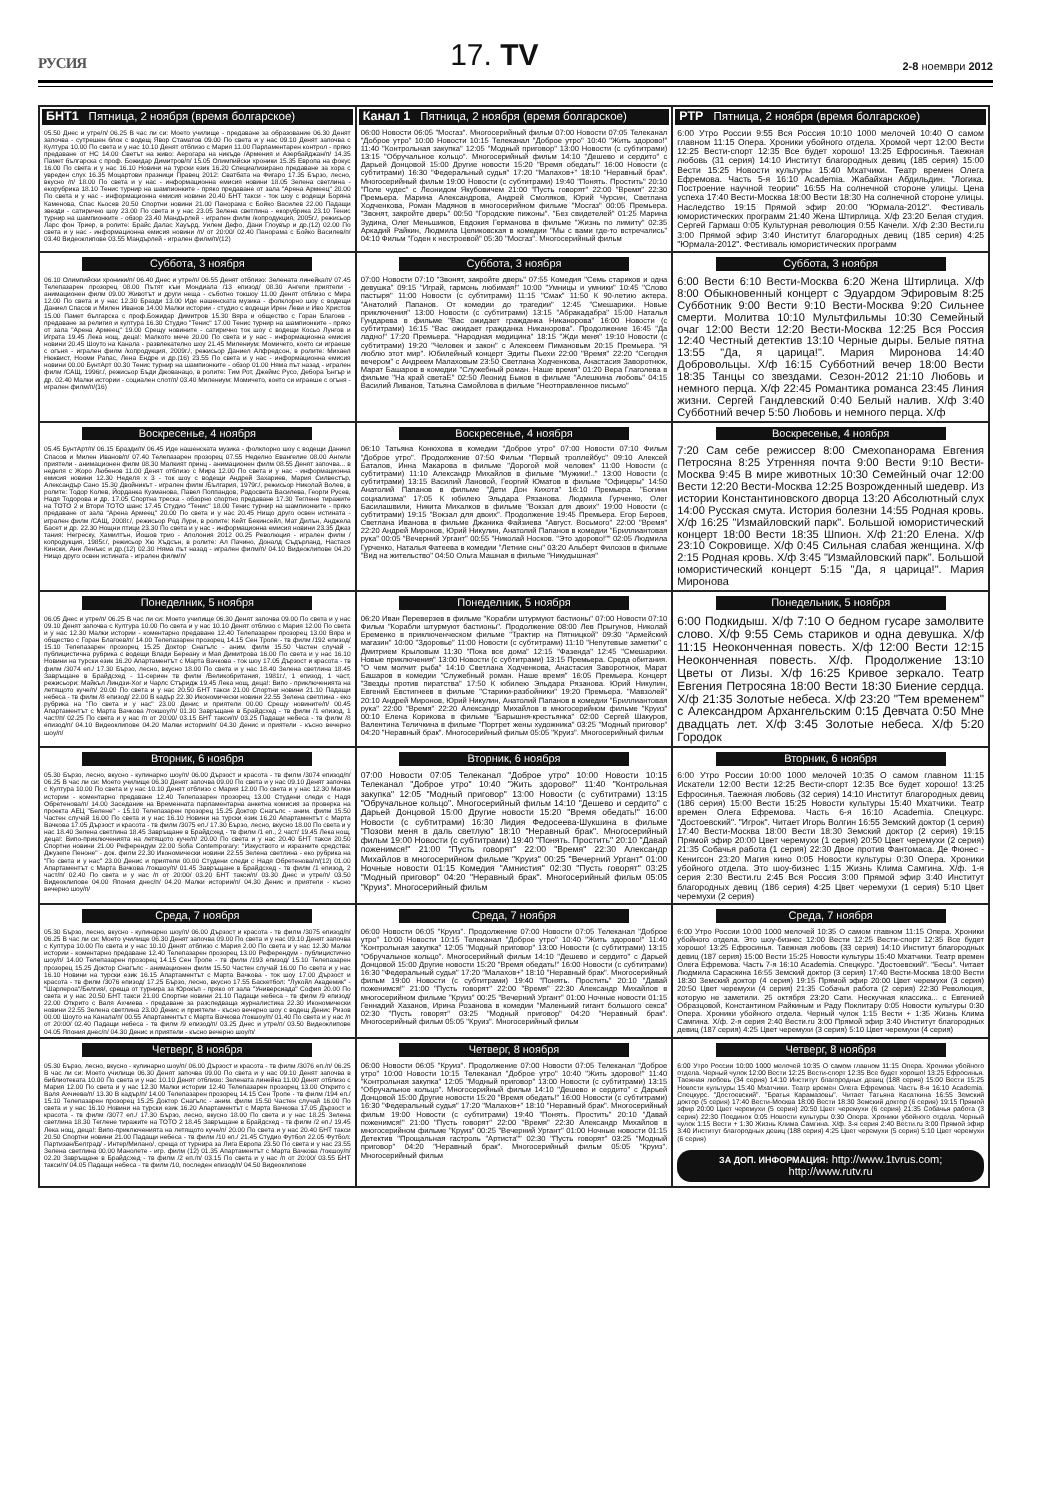РУСИЯ 17. TV 2-8 ноември 2012
| БНТ1 Пятница, 2 ноября (время болгарское) 05.50 Днес и утре/п/ 06.25 В час ли си: Моето училище - предаване за образование 06.30 Денят започва - сутрешен блок с водещ Явор Стаматов 09.00 По света и у нас 09.10 Денят започва с Култура 10.00 По света и у нас 10.10 Денят отблизо с Мария 11.00 Парламентарен контрол - пряко предаване от НС 14.00 Светът на живо: Аерогара на никъде /Армения и Азербайджан/п/ 14.35 Памет българска с проф. Божидар Димитров/п/ 15.05 Олимпийски хроники 15.35 Европа на фокус 16.00 По света и у нас 16.10 Новини на турски език 16.20 Специализирано предаване за хора с увреден слух 16.35 Моцартови празници Правец 2012: Сватбата на Фигаро 17.35 Бързо, лесно, вкусно /п/ 18.00 По света и у нас - информационна емисия новини 18.05 Зелена светлина - екорубрика 18.10 Тенис турнир на шампионките - пряко предаване от зала "Арена Армеец" 20.00 По света и у нас - информационна емисия новини 20.40 БНТ такси - ток шоу с водещи Боряна Каменова, Спас Кьосев 20.50 Спортни новини 21.00 Панорама с Бойко Василев 22.00 Падащи звезди - сатирично шоу 23.00 По света и у нас 23.05 Зелена светлина - екорубрика 23.10 Тенис турнир на шампионките - обзор 23.40 Мандърлей - игрален филм /копродукция, 2005г./, режисьор Ларс фон Триер, в ролите: Брайс Далас Хауърд, Уилем Дефо, Дани Глоувър и др.(12) 02.00 По света и у нас - информационна емисия новини /п/ от 20:00/ 02.40 Панорама с Бойко Василев/п/ 03.40 Видеоклипове 03.55 Мандърлей - игрален филм/п/(12) | Канал 1 Пятница, 2 ноября (время болгарское) 06:00 Новости 06:05 "Мосгаз". Многосерийный фильм 07:00 Новости 07:05 Телеканал "Доброе утро" 10:00 Новости 10:15 Телеканал "Доброе утро" 10:40 "Жить здорово!" 11:40 "Контрольная закупка" 12:05 "Модный приговор" 13:00 Новости (с субтитрами) 13:15 "Обручальное кольцо". Многосерийный фильм 14:10 "Дешево и сердито" с Дарьей Донцовой 15:00 Другие новости 15:20 "Время обедать!" 16:00 Новости (с субтитрами) 16:30 "Федеральный судья" 17:20 "Малахов+" 18:10 "Неравный брак". Многосерийный фильм 19:00 Новости (с субтитрами) 19:40 "Понять. Простить" 20:10 "Поле чудес" с Леонидом Якубовичем 21:00 "Пусть говорят" 22:00 "Время" 22:30 Премьера. Марина Александрова, Андрей Смоляков, Юрий Чурсин, Светлана Ходченкова, Роман Мадянов в многосерийном фильме "Мосгаз" 00:05 Премьера. "Звонят, закройте дверь" 00:50 "Городские пижоны". "Без свидетелей" 01:25 Марина Зудина, Олег Меньшиков, Евдокия Германова в фильме "Жизнь по лимиту" 02:35 Аркадий Райкин, Людмила Целиковская в комедии "Мы с вами где-то встречались" 04:10 Фильм "Годен к нестроевой" 05:30 "Мосгаз". Многосерийный фильм | РТР Пятница, 2 ноября (время болгарское) 6:00 Утро России 9:55 Вся Россия 10:10 1000 мелочей 10:40 О самом главном 11:15 Опера. Хроники убойного отдела. Хромой черт 12:00 Вести 12:25 Вести-спорт 12:35 Все будет хорошо! 13:25 Ефросинья. Таежная любовь (31 серия) 14:10 Институт благородных девиц (185 серия) 15:00 Вести 15:25 Новости культуры 15:40 Мхатчики. Театр времен Олега Ефремова. Часть 5-я 16:10 Academia. Жабайхан Абдильдин. "Логика. Построение научной теории" 16:55 На солнечной стороне улицы. Цена успеха 17:40 Вести-Москва 18:00 Вести 18:30 На солнечной стороне улицы. Наследство 19:15 Прямой эфир 20:00 "Юрмала-2012". Фестиваль юмористических программ 21:40 Жена Штирлица. Х/ф 23:20 Белая студия. Сергей Гармаш 0:05 Культурная революция 0:55 Качели. Х/ф 2:30 Вести.ru 3:00 Прямой эфир 3:40 Институт благородных девиц (185 серия) 4:25 "Юрмала-2012". Фестиваль юмористических программ |
| Суббота, 3 ноября 06.10 Олимпийски хроники/п/ 06.40 Днес и утре/п/ 06.55 Денят отблизо: Зелената линейка/п/ 07.45 Телепазарен прозорец 08.00 Пътят към Мондиала /13 епизод/ 08.30 Ангели приятели - анимационен филм 09.00 Животът и други неща - съботно токшоу 11.00 Денят отблизо с Мира 12.00 По света и у нас 12.30 Бразди 13.00 Иде нашенската музика - фолклорно шоу с водещи Даниел Спасов и Милен Иванов 14.00 Малки истории - студио с водещи Ирен Леви и Иво Христов 15.00 Памет българска с проф.Божидар Димитров 15.30 Вяра и общество с Горан Благоев - предаване за религия и култура 16.30 Студио "Тенис" 17.00 Тенис турнир на шампионките - пряко от зала "Арена Армеец" 19.00 Срещу новините - сатирично ток шоу с водещи Косьо Лунгов и Играта 19.45 Лека нощ, деца!: Малкото мече 20.00 По света и у нас - информационна емисия новини 20.45 Шоуто на Канала - развлекателно шоу 21.45 Милениум: Момичето, което си играеше с огъня - игрален филм /копродукция, 2009г./, режисьор Даниел Алфредсон, в ролите: Михаел Нюквист, Нооми Рапас, Лена Ендре и др.(16) 23.55 По света и у нас - информационна емисия новини 00.00 БунтАрт 00.30 Тенис турнир на шампионките - обзор 01.00 Няма път назад - игрален филм /САЩ, 1996г./, режисьор Бъди Джованацо, в ролите: Тим Рот, Джеймс Русо, Дебора Ънгър и др. 02.40 Малки истории - социален слот/п/ 03.40 Милениум: Момичето, което си играеше с огъня - игрален филм/п/(16) | Суббота, 3 ноября 07:00 Новости 07:10 "Звонят, закройте дверь" 07:55 Комедия "Семь стариков и одна девушка" 09:15 "Играй, гармонь любимая!" 10:00 "Умницы и умники" 10:45 "Слово пастыря" 11:00 Новости (с субтитрами) 11:15 "Смак" 11:50 К 90-летию актера. "Анатолий Папанов. От комедии до трагедии" 12:45 "Смешарики. Новые приключения" 13:00 Новости (с субтитрами) 13:15 "Абракадабра" 15:00 Наталья Гундарева в фильме "Вас ожидает гражданка Никанорова" 16:00 Новости (с субтитрами) 16:15 "Вас ожидает гражданка Никанорова". Продолжение 16:45 "Да ладно!" 17:20 Премьера. "Народная медицина" 18:15 "Жди меня" 19:10 Новости (с субтитрами) 19:20 "Человек и закон" с Алексеем Пимановым 20:15 Премьера. "Я люблю этот мир". Юбилейный концерт Эдиты Пьехи 22:00 "Время" 22:20 "Сегодня вечером" с Андреем Малаховым 23:50 Светлана Ходченкова, Анастасия Заворотнюк, Марат Башаров в комедии "Служебный роман. Наше время" 01:20 Вера Глаголева в фильме "На край светаЕ" 02:50 Леонид Быков в фильме "Алешкина любовь" 04:15 Василий Ливанов, Татьяна Самойлова в фильме "Неотправленное письмо" | Суббота, 3 ноября 6:00 Вести 6:10 Вести-Москва 6:20 Жена Штирлица. Х/ф 8:00 Обыкновенный концерт с Эдуардом Эфировым 8:25 Субботник 9:00 Вести 9:10 Вести-Москва 9:20 Сильнее смерти. Молитва 10:10 Мультфильмы 10:30 Семейный очаг 12:00 Вести 12:20 Вести-Москва 12:25 Вся Россия 12:40 Честный детектив 13:10 Черные дыры. Белые пятна 13:55 "Да, я царица!". Мария Миронова 14:40 Добровольцы. Х/ф 16:15 Субботний вечер 18:00 Вести 18:35 Танцы со звездами. Сезон-2012 21:10 Любовь и немного перца. Х/ф 22:45 Романтика романса 23:45 Линия жизни. Сергей Гандлевский 0:40 Белый налив. Х/ф 3:40 Субботний вечер 5:50 Любовь и немного перца. Х/ф |
| Воскресенье, 4 ноября 05.45 БунтАрт/п/ 06.15 Бразди/п/ 06.45 Иде нашенската музика - фолклорно шоу с водещи Даниел Спасов и Милен Иванов/п/ 07.40 Телепазарен прозорец 07.55 Неделно Евангелие 08.00 Ангели приятели - анимационен филм 08.30 Малкият принц - анимационен филм 08.55 Денят започва... в неделя с Жоро Любенов 11.00 Денят отблизо с Мира 12.00 По света и у нас - информационна емисия новини 12.30 Неделя х 3 - ток шоу с водещи Андрей Захариев, Мария Силвестър, Александър Сано 15.30 Двойникът - игрален филм /България, 1979г./, режисьор Николай Волев, в ролите: Тодор Колев, Йорданка Кузманова, Павел Поппандов, Радосвета Василева, Георги Русев, Надя Тодорова и др. 17.05 Спортна треска - обзорно спортно предаване 17.30 Теглене тиражите на ТОТО 2 и Втори ТОТО шанс 17.45 Студио "Тенис" 18.00 Тенис турнир на шампионките - пряко предаване от зала "Арена Армеец" 20.00 По света и у нас 20.45 Нищо друго освен истината - игрален филм /САЩ, 2008г./, режисьор Род Лури, в ролите: Кейт Бекинсейл, Мат Дилън, Анджела Басет и др. 22.30 Нощни птици 23.30 По света и у нас - информационна емисия новини 23.35 Джаз тания: Негреску, Хамилтън, Йошов трио - Аполония 2012 00.25 Революция - игрален филм /копродукция, 1985г./, режисьор Хю Хъдсън, в ролите: Ал Пачино, Доналд Съдърланд, Настася Кински, Ани Ленъкс и др.(12) 02.30 Няма път назад - игрален филм/п/ 04.10 Видеоклипове 04.20 Нищо друго освен истината - игрален филм/п/ | Воскресенье, 4 ноября 06:10 Татьяна Конюхова в комедии "Доброе утро" 07:00 Новости 07:10 Фильм "Доброе утро". Продолжение 07:50 Фильм "Первый троллейбус" 09:10 Алексей Баталов, Инна Макарова в фильме "Дорогой мой человек" 11:00 Новости (с субтитрами) 11:10 Александр Михайлов в фильме "Мужики!.." 13:00 Новости (с субтитрами) 13:15 Василий Лановой, Георгий Юматов в фильме "Офицеры" 14:50 Анатолий Папанов в фильме "Дети Дон Кихота" 16:10 Премьера. "Богини социализма" 17:05 К юбилею Эльдара Рязанова. Людмила Гурченко, Олег Басилашвили, Никита Михалков в фильме "Вокзал для двоих" 19:00 Новости (с субтитрами) 19:15 "Вокзал для двоих". Продолжение 19:45 Премьера. Егор Бероев, Светлана Иванова в фильме Джаника Файзиева "Август. Восьмого" 22:00 "Время" 22:20 Андрей Миронов, Юрий Никулин, Анатолий Папанов в комедии "Бриллиантовая рука" 00:05 "Вечерний Ургант" 00:55 "Николай Носков. "Это здорово!"" 02:05 Людмила Гурченко, Наталья Фатеева в комедии "Летние сны" 03:20 Альберт Филозов в фильме "Вид на жительство" 04:50 Ольга Машная в фильме "Никудышная" | Воскресенье, 4 ноября 7:20 Сам себе режиссер 8:00 Смехопанорама Евгения Петросяна 8:25 Утренняя почта 9:00 Вести 9:10 Вести-Москва 9:45 В мире животных 10:30 Семейный очаг 12:00 Вести 12:20 Вести-Москва 12:25 Возрожденный шедевр. Из истории Константиновского дворца 13:20 Абсолютный слух 14:00 Русская смута. История болезни 14:55 Родная кровь. Х/ф 16:25 "Измайловский парк". Большой юмористический концерт 18:00 Вести 18:35 Шпион. Х/ф 21:20 Елена. Х/ф 23:10 Сокровище. Х/ф 0:45 Сильная слабая женщина. Х/ф 2:15 Родная кровь. Х/ф 3:45 "Измайловский парк". Большой юмористический концерт 5:15 "Да, я царица!". Мария Миронова |
| Понеделник, 5 ноября 06.05 Днес и утре/п/ 06.25 В час ли си: Моето училище 06.30 Денят започва 09.00 По света и у нас 09.10 Денят започва с Култура 10.00 По света и у нас 10.10 Денят отблизо с Мария 12.00 По света и у нас 12.30 Малки истории - коментарно предаване 12.40 Телепазарен прозорец 13.00 Вяра и общество с Горан Благоев/п/ 14.00 Телепазарен прозорец 14.15 Сен Тропе - тв филм /192 епизод/ 15.10 Телепазарен прозорец 15.25 Доктор Снагълс - аним. филм 15.50 Частен случай - публицистична рубрика с водещи Влади Береану и Мая Димитрова 16.00 По света и у нас 16.10 Новини на турски език 16.20 Апартаментът с Марта Вачкова - ток шоу 17.05 Дързост и красота - тв филм /3074 еп./ 17.30 Бързо, лесно, вкусно 18.00 По света и у нас 18.40 Зелена светлина 18.45 Завръщане в Брайдсхед - 11-сериен тв филм /Великобритания, 1981г./, 1 епизод, 1 част, режисьори: Майкъл Линдзи-Хог и Чарлс Стъридж 19.45 Лека нощ, деца!: Випо - приключенията на летящото куче/п/ 20.00 По света и у нас 20.50 БНТ такси 21.00 Спортни новини 21.10 Падащи небеса - тв филм /8 епизод/ 22.00 В кадър 22.30 Икономически новини 22.55 Зелена светлина - еко рубрика на "По света и у нас" 23.00 Денис и приятели 00.00 Срещу новините/п/ 00.45 Апартаментът с Марта Вачкова /токшоу/п/ 01.30 Завръщане в Брайдсхед - тв филм /1 епизод, 1 част/п/ 02.25 По света и у нас /п от 20:00/ 03.15 БНТ такси/п/ 03.25 Падащи небеса - тв филм /8 епизод/п/ 04.10 Видеоклипове 04.20 Малки истории/п/ 04.30 Денис и приятели - късно вечерно шоу/п/ | Понеделник, 5 ноября 06:20 Иван Переверзев в фильме "Корабли штурмуют бастионы" 07:00 Новости 07:10 Фильм "Корабли штурмуют бастионы". Продолжение 08:00 Лев Прыгунов, Николай Еременко в приключенческом фильме "Трактир на Пятницкой" 09:30 "Армейский магазин" 10:00 "Здоровье" 11:00 Новости (с субтитрами) 11:10 "Непутевые заметки" с Дмитрием Крыловым 11:30 "Пока все дома" 12:15 "Фазенда" 12:45 "Смешарики. Новые приключения" 13:00 Новости (с субтитрами) 13:15 Премьера. Среда обитания. "О чем молчит рыба" 14:10 Светлана Ходченкова, Анастасия Заворотнюк, Марат Башаров в комедии "Служебный роман. Наше время" 16:05 Премьера. Концерт "Звезды против пиратства" 17:50 К юбилею Эльдара Рязанова. Юрий Никулин, Евгений Евстигнеев в фильме "Старики-разбойники" 19:20 Премьера. "Мавзолей" 20:10 Андрей Миронов, Юрий Никулин, Анатолий Папанов в комедии "Бриллиантовая рука" 22:00 "Время" 22:20 Александр Михайлов в многосерийном фильме "Круиз" 00:10 Елена Корикова в фильме "Барышня-крестьянка" 02:00 Сергей Шакуров, Валентина Теличкина в фильме "Портрет жены художника" 03:25 "Модный приговор" 04:20 "Неравный брак". Многосерийный фильм 05:05 "Круиз". Многосерийный фильм | Понедельник, 5 ноября 6:00 Подкидыш. Х/ф 7:10 О бедном гусаре замолвите слово. Х/ф 9:55 Семь стариков и одна девушка. Х/ф 11:15 Неоконченная повесть. Х/ф 12:00 Вести 12:15 Неоконченная повесть. Х/ф. Продолжение 13:10 Цветы от Лизы. Х/ф 16:25 Кривое зеркало. Театр Евгения Петросяна 18:00 Вести 18:30 Биение сердца. Х/ф 21:35 Золотые небеса. Х/ф 23:20 "Тем временем" с Александром Архангельским 0:15 Девчата 0:50 Мне двадцать лет. Х/ф 3:45 Золотые небеса. Х/ф 5:20 Городок |
| Вторник, 6 ноября 05.30 Бързо, лесно, вкусно - кулинарно шоу/п/ 06.00 Дързост и красота - тв филм /3074 епизод/п/ 06.25 В час ли си: Моето училище 06.30 Денят започва 09.00 По света и у нас 09.10 Денят започва с Култура 10.00 По света и у нас 10.10 Денят отблизо с Мария 12.00 По света и у нас 12.30 Малки истории - коментарно предаване 12.40 Телепазарен прозорец 13.00 Студени следи с Надя Обретенова/п/ 14.00 Заседание на Временната парламентарна анкетна комисия за проверка на проекта АЕЦ "Белене" - 15.10 Телепазарен прозорец 15.25 Доктор Снагълс - аним. филм 15.50 Частен случай 16.00 По света и у нас 16.10 Новини на турски език 16.20 Апартаментът с Марта Вачкова 17.05 Дързост и красота - тв филм /3075 еп./ 17.30 Бързо, лесно, вкусно 18.00 По света и у нас 18.40 Зелена светлина 18.45 Завръщане в Брайдсхед - тв филм /1 еп., 2 част/ 19.45 Лека нощ, деца!: Випо-приключенията на летящото куче/п/ 20.00 По света и у нас 20.40 БНТ такси 20.50 Спортни новини 21.00 Референдум 22.00 Sofia Contemporary: "Изкуството и изразните средства: Джузепе Пеноне" - док. филм 22.30 Икономически новини 22.55 Зелена светлина - еко рубрика на "По света и у нас" 23.00 Денис и приятели 00.00 Студени следи с Надя Обретенова/п/(12) 01.00 Апартаментът с Марта Вачкова /токшоу/п/ 01.45 Завръщане в Брайдсхед - тв филм /1 епизод, 2 част/п/ 02.40 По света и у нас /п от 20:00/ 03.20 БНТ такси/п/ 03.30 Днес и утре/п/ 03.50 Видеоклипове 04.00 Япония днес/п/ 04.20 Малки истории/п/ 04.30 Денис и приятели - късно вечерно шоу/п/ | Вторник, 6 ноября 07:00 Новости 07:05 Телеканал "Доброе утро" 10:00 Новости 10:15 Телеканал "Доброе утро" 10:40 "Жить здорово!" 11:40 "Контрольная закупка" 12:05 "Модный приговор" 13:00 Новости (с субтитрами) 13:15 "Обручальное кольцо". Многосерийный фильм 14:10 "Дешево и сердито" с Дарьей Донцовой 15:00 Другие новости 15:20 "Время обедать!" 16:00 Новости (с субтитрами) 16:30 Лидия Федосеева-Шукшина в фильме "Позови меня в даль светлую" 18:10 "Неравный брак". Многосерийный фильм 19:00 Новости (с субтитрами) 19:40 "Понять. Простить" 20:10 "Давай поженимся!" 21:00 "Пусть говорят" 22:00 "Время" 22:30 Александр Михайлов в многосерийном фильме "Круиз" 00:25 "Вечерний Ургант" 01:00 Ночные новости 01:15 Комедия "Амнистия" 02:30 "Пусть говорят" 03:25 "Модный приговор" 04:20 "Неравный брак". Многосерийный фильм 05:05 "Круиз". Многосерийный фильм | Вторник, 6 ноября 6:00 Утро России 10:00 1000 мелочей 10:35 О самом главном 11:15 Искатели 12:00 Вести 12:25 Вести-спорт 12:35 Все будет хорошо! 13:25 Ефросинья. Таежная любовь (32 серия) 14:10 Институт благородных девиц (186 серия) 15:00 Вести 15:25 Новости культуры 15:40 Мхатчики. Театр времен Олега Ефремова. Часть 6-я 16:10 Academia. Спецкурс. "Достоевский". "Игрок". Читает Игорь Волгин 16:55 Земский доктор (1 серия) 17:40 Вести-Москва 18:00 Вести 18:30 Земский доктор (2 серия) 19:15 Прямой эфир 20:00 Цвет черемухи (1 серия) 20:50 Цвет черемухи (2 серия) 21:35 Собачья работа (1 серия) 22:30 Двое против Фантомаса. Де Фюнес - Кенигсон 23:20 Магия кино 0:05 Новости культуры 0:30 Опера. Хроники убойного отдела. Это шоу-бизнес 1:15 Жизнь Клима Самгина. Х/ф. 1-я серия 2:30 Вести.ru 2:45 Вся Россия 3:00 Прямой эфир 3:40 Институт благородных девиц (186 серия) 4:25 Цвет черемухи (1 серия) 5:10 Цвет черемухи (2 серия) |
| Среда, 7 ноября 05.30 Бързо, лесно, вкусно - кулинарно шоу/п/ 06.00 Дързост и красота - тв филм /3075 епизод/п/ 06.25 В час ли си: Моето училище 06.30 Денят започва 09.00 По света и у нас 09.10 Денят започва с Култура 10.00 По света и у нас 10.10 Денят отблизо с Мария 2.00 По света и у нас 12.30 Малки истории - коментарно предаване 12.40 Телепазарен прозорец 13.00 Референдум - публицистично шоу/п/ 14.00 Телепазарен прозорец 14.15 Сен Тропе - тв филм /193 епизод/ 15.10 Телепазарен прозорец 15.25 Доктор Снагълс - анимационен филм 15.50 Частен случай 16.00 По света и у нас 16.10 Новини на турски език 16.15 Апартаментът с Марта Вачкова - ток шоу 17.00 Дързост и красота - тв филм /3076 епизод/ 17.25 Бързо, лесно, вкусно 17.55 Баскетбол: "Лукойл Академик" - "Шарлероа"/Белгия/, среща от турнира за Юрокъп - пряко от зала "Универсиада" София 20.00 По света и у нас 20.50 БНТ такси 21.00 Спортни новини 21.10 Падащи небеса - тв филм /9 епизод/ 22.00 Открито с Валя Ахчиева - предаване за разследваща журналистика 22.30 Икономически новини 22.55 Зелена светлина 23.00 Денис и приятели - късно вечерно шоу с водещ Денис Ризов 00.00 Шоуто на Канала/п/ 00.55 Апартаментът с Марта Вачкова /токшоу/п/ 01.40 По света и у нас /п от 20:00/ 02.40 Падащи небеса - тв филм /9 епизод/п/ 03.25 Днес и утре/п/ 03.50 Видеоклипове 04.05 Япония днес/п/ 04.30 Денис и приятели - късно вечерно шоу/п/ | Среда, 7 ноября 06:00 Новости 06:05 "Круиз". Продолжение 07:00 Новости 07:05 Телеканал "Доброе утро" 10:00 Новости 10:15 Телеканал "Доброе утро" 10:40 "Жить здорово!" 11:40 "Контрольная закупка" 12:05 "Модный приговор" 13:00 Новости (с субтитрами) 13:15 "Обручальное кольцо". Многосерийный фильм 14:10 "Дешево и сердито" с Дарьей Донцовой 15:00 Другие новости 15:20 "Время обедать!" 16:00 Новости (с субтитрами) 16:30 "Федеральный судья" 17:20 "Малахов+" 18:10 "Неравный брак". Многосерийный фильм 19:00 Новости (с субтитрами) 19:40 "Понять. Простить" 20:10 "Давай поженимся!" 21:00 "Пусть говорят" 22:00 "Время" 22:30 Александр Михайлов в многосерийном фильме "Круиз" 00:25 "Вечерний Ургант" 01:00 Ночные новости 01:15 Геннадий Хазанов, Ирина Розанова в комедии "Маленький гигант большого секса" 02:30 "Пусть говорят" 03:25 "Модный приговор" 04:20 "Неравный брак". Многосерийный фильм 05:05 "Круиз". Многосерийный фильм | Среда, 7 ноября 6:00 Утро России 10:00 1000 мелочей 10:35 О самом главном 11:15 Опера. Хроники убойного отдела. Это шоу-бизнес 12:00 Вести 12:25 Вести-спорт 12:35 Все будет хорошо! 13:25 Ефросинья. Таежная любовь (33 серия) 14:10 Институт благородных девиц (187 серия) 15:00 Вести 15:25 Новости культуры 15:40 Мхатчики. Театр времен Олега Ефремова. Часть 7-я 16:10 Academia. Спецкурс. "Достоевский". "Бесы". Читает Людмила Сараскина 16:55 Земский доктор (3 серия) 17:40 Вести-Москва 18:00 Вести 18:30 Земский доктор (4 серия) 19:15 Прямой эфир 20:00 Цвет черемухи (3 серия) 20:50 Цвет черемухи (4 серия) 21:35 Собачья работа (2 серия) 22:30 Революция, которую не заметили. 25 октября 23:20 Сати. Нескучная классика... с Евгенией Образцовой, Константином Райкиным и Раду Поклитару 0:05 Новости культуры 0:30 Опера. Хроники убойного отдела. Черный чулок 1:15 Вести + 1:35 Жизнь Клима Самгина. Х/ф. 2-я серия 2:40 Вести.ru 3:00 Прямой эфир 3:40 Институт благородных девиц (187 серия) 4:25 Цвет черемухи (3 серия) 5:10 Цвет черемухи (4 серия) |
| Четверг, 8 ноября 05.30 Бързо, лесно, вкусно - кулинарно шоу/п/ 06.00 Дързост и красота - тв филм /3076 еп./п/ 06.25 В час ли си: Моето училище 06.30 Денят започва 09.00 По света и у нас 09.10 Денят започва в библиотеката 10.00 По света и у нас 10.10 Денят отблизо: Зелената линейка 11.00 Денят отблизо с Мария 12.00 По света и у нас 12.30 Малки истории 12.40 Телепазарен прозорец 13.00 Открито с Валя Ахчиева/п/ 13.30 В кадър/п/ 14.00 Телепазарен прозорец 14.15 Сен Тропе - тв филм /194 еп./ 15.10 Телепазарен прозорец 15.25 Доктор Снагълс - аним. филм 15.50 Частен случай 16.00 По света и у нас 16.10 Новини на турски език 16.20 Апартаментът с Марта Вачкова 17.05 Дързост и красота - тв филм /3077 еп./ 17.30 Бързо, лесно, вкусно 18.00 По света и у нас 18.25 Зелена светлина 18.30 Теглене тиражите на ТОТО 2 18.45 Завръщане в Брайдсхед - тв филм /2 еп./ 19.45 Лека нощ, деца!: Випо-приключенията на летящото куче/п/ 20.00 По света и у нас 20.40 БНТ такси 20.50 Спортни новини 21.00 Падащи небеса - тв филм /10 еп./ 21.45 Студио Футбол 22.05 Футбол: Партизан/Белград/ - Интер/Милано/, среща от турнира за Лига Европа 23.50 По света и у нас 23.55 Зелена светлина 00.00 Манолете - игр. филм (12) 01.35 Апартаментът с Марта Вачкова /токшоу/п/ 02.20 Завръщане в Брайдсхед - тв филм /2 еп./п/ 03.15 По света и у нас /п от 20:00/ 03.55 БНТ такси/п/ 04.05 Падащи небеса - тв филм /10, последен епизод/п/ 04.50 Видеоклипове | Четверг, 8 ноября 06:00 Новости 06:05 "Круиз". Продолжение 07:00 Новости 07:05 Телеканал "Доброе утро" 10:00 Новости 10:15 Телеканал "Доброе утро" 10:40 "Жить здорово!" 11:40 "Контрольная закупка" 12:05 "Модный приговор" 13:00 Новости (с субтитрами) 13:15 "Обручальное кольцо". Многосерийный фильм 14:10 "Дешево и сердито" с Дарьей Донцовой 15:00 Другие новости 15:20 "Время обедать!" 16:00 Новости (с субтитрами) 16:30 "Федеральный судья" 17:20 "Малахов+" 18:10 "Неравный брак". Многосерийный фильм 19:00 Новости (с субтитрами) 19:40 "Понять. Простить" 20:10 "Давай поженимся!" 21:00 "Пусть говорят" 22:00 "Время" 22:30 Александр Михайлов в многосерийном фильме "Круиз" 00:25 "Вечерний Ургант" 01:00 Ночные новости 01:15 Детектив "Прощальная гастроль "Артиста"" 02:30 "Пусть говорят" 03:25 "Модный приговор" 04:20 "Неравный брак". Многосерийный фильм 05:05 "Круиз". Многосерийный фильм | Четверг, 8 ноября 6:00 Утро России 10:00 1000 мелочей 10:35 О самом главном 11:15 Опера. Хроники убойного отдела. Черный чулок 12:00 Вести 12:25 Вести-спорт 12:35 Все будет хорошо! 13:25 Ефросинья. Таежная любовь (34 серия) 14:10 Институт благородных девиц (188 серия) 15:00 Вести 15:25 Новости культуры 15:40 Мхатчики. Театр времен Олега Ефремова. Часть 8-я 16:10 Academia. Спецкурс. "Достоевский". "Братья Карамазовы". Читает Татьяна Касаткина 16:55 Земский доктор (5 серия) 17:40 Вести-Москва 18:00 Вести 18:30 Земский доктор (6 серия) 19:15 Прямой эфир 20:00 Цвет черемухи (5 серия) 20:50 Цвет черемухи (6 серия) 21:35 Собачья работа (3 серия) 22:30 Поединок 0:05 Новости культуры 0:30 Опера. Хроники убойного отдела. Черный чулок 1:15 Вести + 1:30 Жизнь Клима Самгина. Х/ф. 3-я серия 2:40 Вести.ru 3:00 Прямой эфир 3:40 Институт благородных девиц (188 серия) 4:25 Цвет черемухи (5 серия) 5:10 Цвет черемухи (6 серия) ЗА ДОП. ИНФОРМАЦИЯ: http://www.1tvrus.com; http://www.rutv.ru |